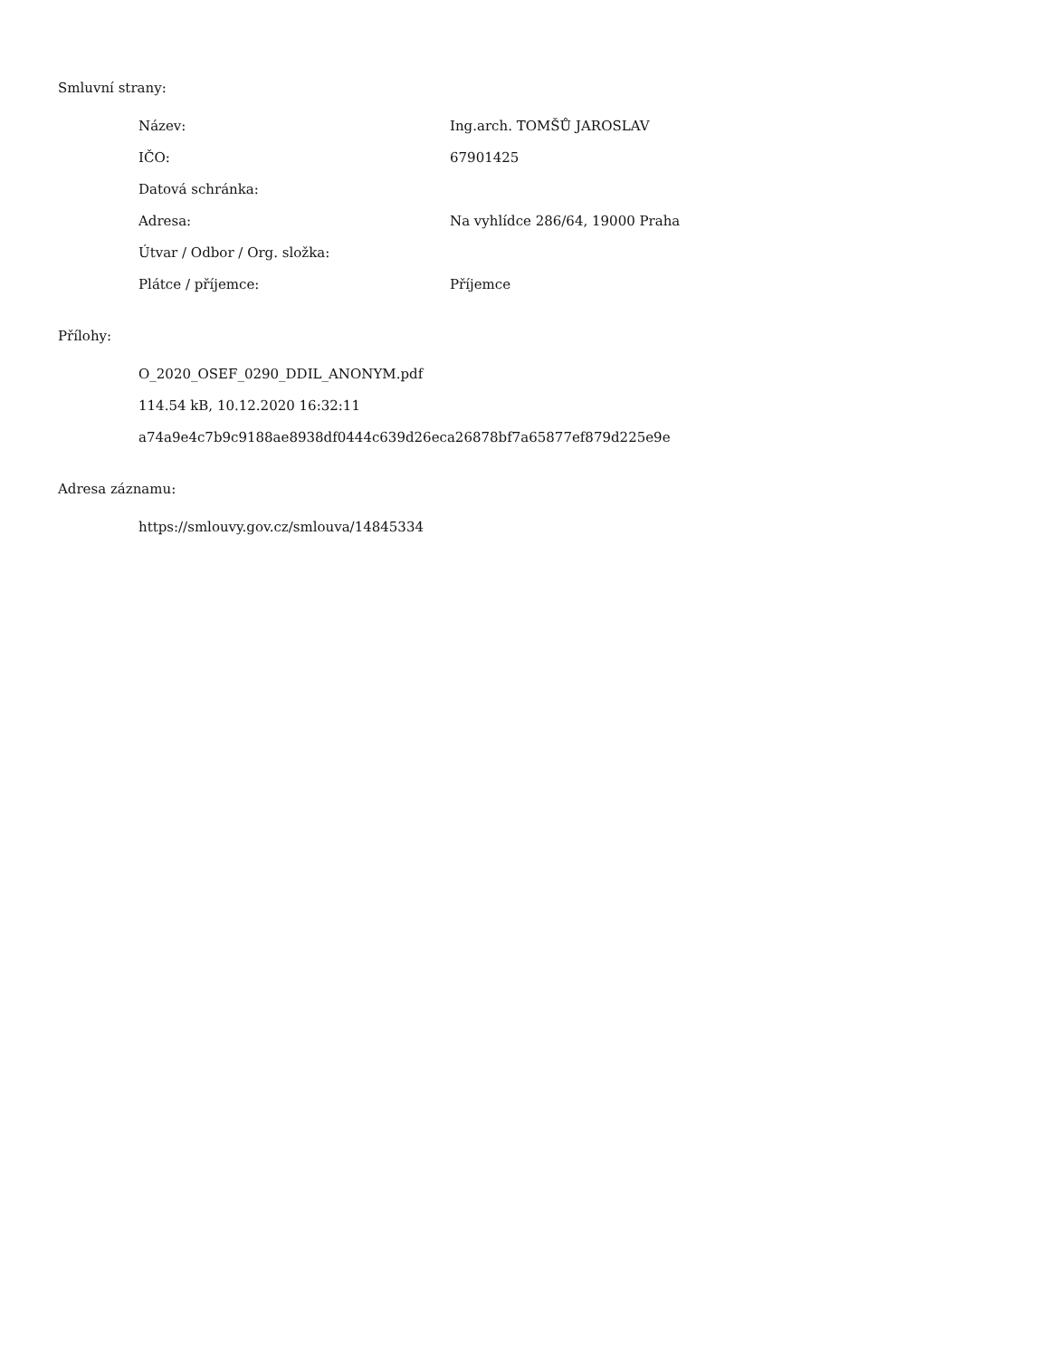Smluvní strany:
| Název: | Ing.arch. TOMŠŮ JAROSLAV |
| IČO: | 67901425 |
| Datová schránka: | |
| Adresa: | Na vyhlídce 286/64, 19000 Praha |
| Útvar / Odbor / Org. složka: | |
| Plátce / příjemce: | Příjemce |
Přílohy:
O_2020_OSEF_0290_DDIL_ANONYM.pdf
114.54 kB, 10.12.2020 16:32:11
a74a9e4c7b9c9188ae8938df0444c639d26eca26878bf7a65877ef879d225e9e
Adresa záznamu:
https://smlouvy.gov.cz/smlouva/14845334